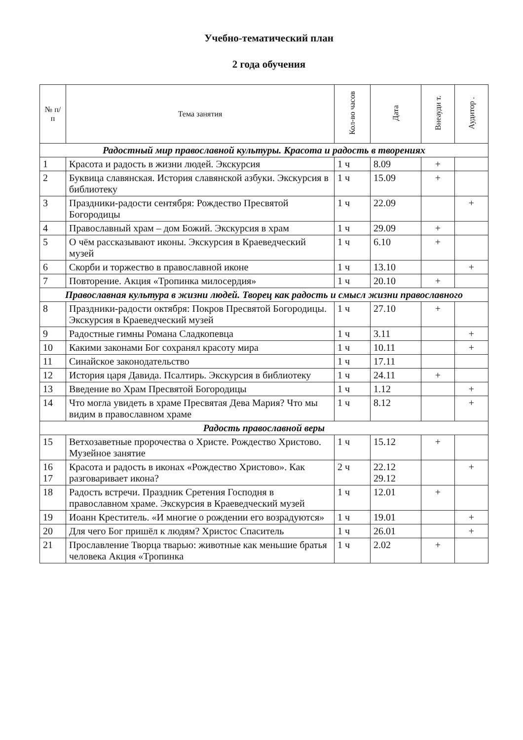Учебно-тематический план
2 года обучения
| № п/п | Тема занятия | Кол-во часов | Дата | Внеауди т. | Аудитор . |
| --- | --- | --- | --- | --- | --- |
| Радостный мир православной культуры. Красота и радость в творениях | | | | | |
| 1 | Красота и радость в жизни людей. Экскурсия | 1 ч | 8.09 | + | |
| 2 | Буквица славянская. История славянской азбуки. Экскурсия в библиотеку | 1 ч | 15.09 | + | |
| 3 | Праздники-радости сентября: Рождество Пресвятой Богородицы | 1 ч | 22.09 | | + |
| 4 | Православный храм – дом Божий. Экскурсия в храм | 1 ч | 29.09 | + | |
| 5 | О чём рассказывают иконы. Экскурсия в Краеведческий музей | 1 ч | 6.10 | + | |
| 6 | Скорби и торжество в православной иконе | 1 ч | 13.10 | | + |
| 7 | Повторение. Акция «Тропинка милосердия» | 1 ч | 20.10 | + | |
| Православная культура в жизни людей. Творец как радость и смысл жизни православного | | | | | |
| 8 | Праздники-радости октября: Покров Пресвятой Богородицы. Экскурсия в Краеведческий музей | 1 ч | 27.10 | + | |
| 9 | Радостные гимны Романа Сладкопевца | 1 ч | 3.11 | | + |
| 10 | Какими законами Бог сохранял красоту мира | 1 ч | 10.11 | | + |
| 11 | Синайское законодательство | 1 ч | 17.11 | | |
| 12 | История царя Давида. Псалтирь. Экскурсия в библиотеку | 1 ч | 24.11 | + | |
| 13 | Введение во Храм Пресвятой Богородицы | 1 ч | 1.12 | | + |
| 14 | Что могла увидеть в храме Пресвятая Дева Мария? Что мы видим в православном храме | 1 ч | 8.12 | | + |
| Радость православной веры | | | | | |
| 15 | Ветхозаветные пророчества о Христе. Рождество Христово. Музейное занятие | 1 ч | 15.12 | + | |
| 16 17 | Красота и радость в иконах «Рождество Христово». Как разговаривает икона? | 2 ч | 22.12 29.12 | | + |
| 18 | Радость встречи. Праздник Сретения Господня в православном храме. Экскурсия в Краеведческий музей | 1 ч | 12.01 | + | |
| 19 | Иоанн Креститель. «И многие о рождении его возрадуются» | 1 ч | 19.01 | | + |
| 20 | Для чего Бог пришёл к людям? Христос Спаситель | 1 ч | 26.01 | | + |
| 21 | Прославление Творца тварью: животные как меньшие братья человека Акция «Тропинка | 1 ч | 2.02 | + | |